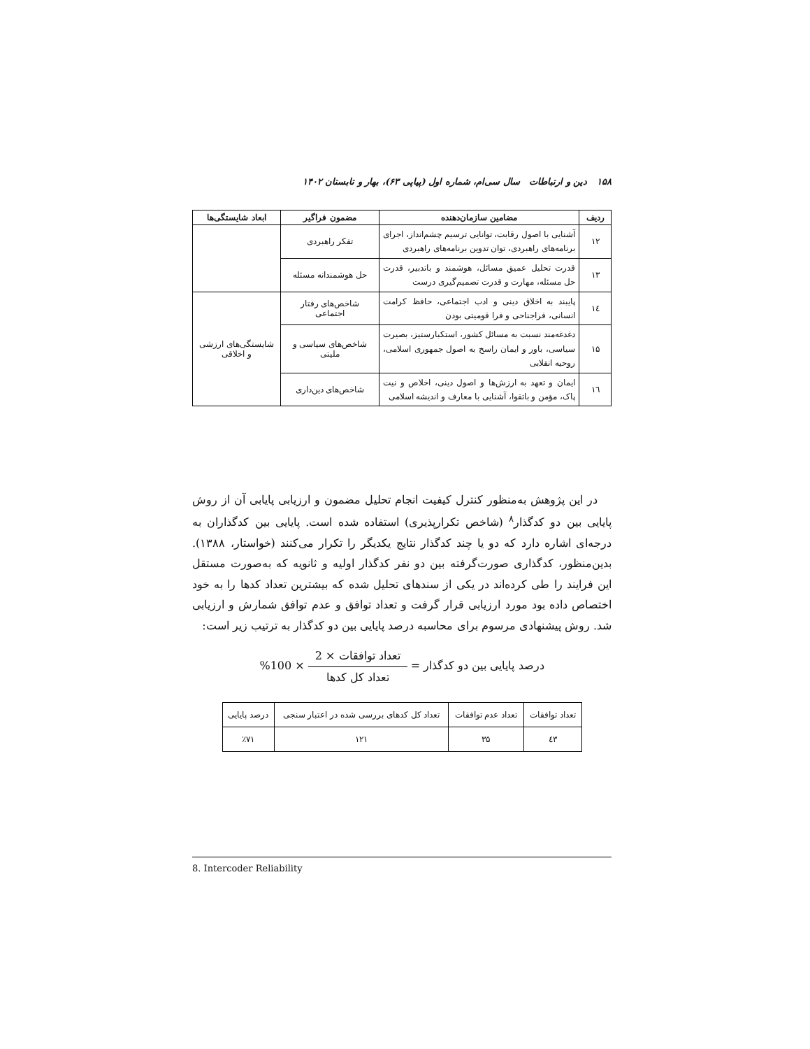۱۵۸ دین و ارتباطات سال سی‌ام، شماره اول (پیاپی ۶۳)، بهار و تابستان ۱۴۰۲
| ردیف | مضامین سازمان‌دهنده | مضمون فراگیر | ابعاد شایستگی‌ها |
| --- | --- | --- | --- |
| ۱۲ | آشنایی با اصول رقابت، توانایی ترسیم چشم‌انداز، اجرای برنامه‌های راهبردی، توان تدوین برنامه‌های راهبردی | تفکر راهبردی | |
| ۱۳ | قدرت تحلیل عمیق مسائل، هوشمند و باتدبیر، قدرت حل مسئله، مهارت و قدرت تصمیم‌گیری درست | حل هوشمندانه مسئله | |
| ۱٤ | پایبند به اخلاق دینی و ادب اجتماعی، حافظ کرامت انسانی، فراجناحی و فرا قومیتی بودن | شاخص‌های رفتار اجتماعی | شایستگی‌های ارزشی و اخلاقی |
| ۱۵ | دغدغه‌مند نسبت به مسائل کشور، استکبارستیز، بصیرت سیاسی، باور و ایمان راسخ به اصول جمهوری اسلامی، روحیه انقلابی | شاخص‌های سیاسی و ملیتی | |
| ۱٦ | ایمان و تعهد به ارزش‌ها و اصول دینی، اخلاص و نیت پاک، مؤمن و باتقوا، آشنایی با معارف و اندیشه اسلامی | شاخص‌های دین‌داری | |
در این پژوهش به‌منظور کنترل کیفیت انجام تحلیل مضمون و ارزیابی پایابی آن از روش پایایی بین دو کدگذار<sup>۸</sup> (شاخص تکرارپذیری) استفاده شده است. پایایی بین کدگذاران به درجه‌ای اشاره دارد که دو یا چند کدگذار نتایج یکدیگر را تکرار می‌کنند (خواستار، ۱۳۸۸). بدین‌منظور، کدگذاری صورت‌گرفته بین دو نفر کدگذار اولیه و ثانویه که به‌صورت مستقل این فرایند را طی کرده‌اند در یکی از سندهای تحلیل شده که بیشترین تعداد کدها را به خود اختصاص داده بود مورد ارزیابی قرار گرفت و تعداد توافق و عدم توافق شمارش و ارزیابی شد. روش پیشنهادی مرسوم برای محاسبه درصد پایایی بین دو کدگذار به ترتیب زیر است:
درصد پایایی بین دو کدگذار = تعداد توافقات × 2 تعداد کل کدها × 100%
| تعداد توافقات | تعداد عدم توافقات | تعداد کل کدهای بررسی شده در اعتبار سنجی | درصد پایایی |
| ٤۳ | ۳۵ | ۱۲۱ | ٪۷۱ |
8. Intercoder Reliability